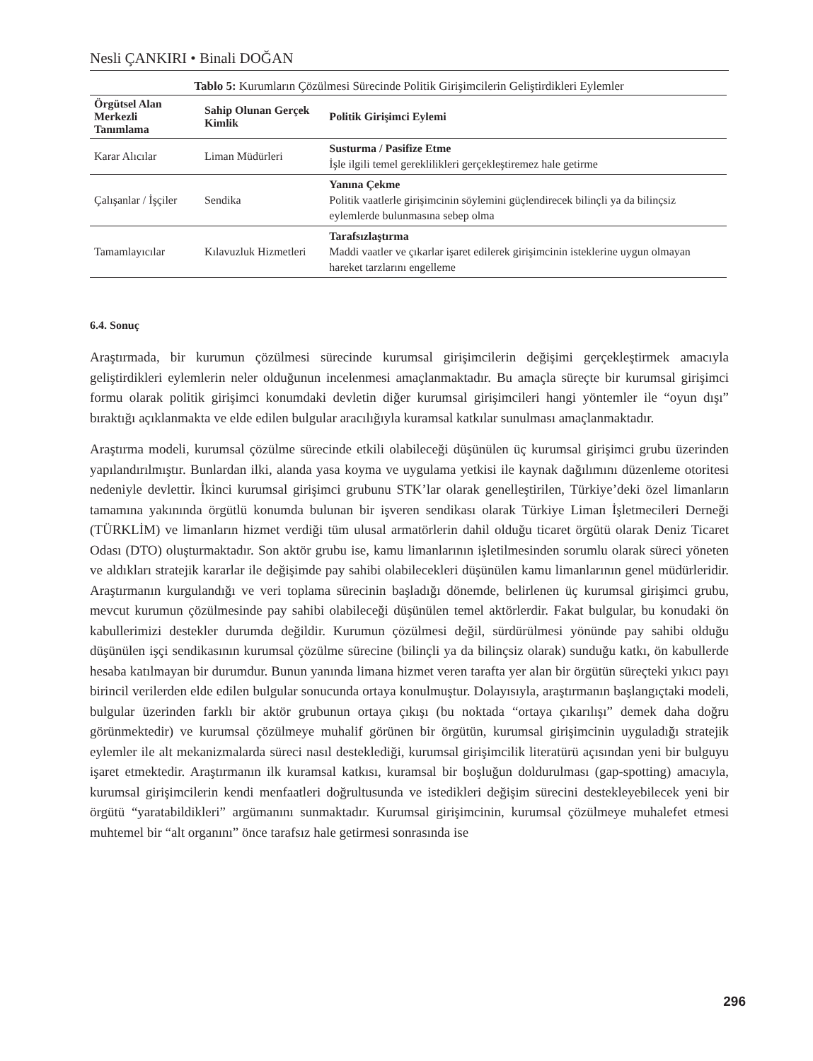Nesli ÇANKIRI • Binali DOĞAN
Tablo 5: Kurumların Çözülmesi Sürecinde Politik Girişimcilerin Geliştirdikleri Eylemler
| Örgütsel Alan Merkezli Tanımlama | Sahip Olunan Gerçek Kimlik | Politik Girişimci Eylemi |
| --- | --- | --- |
| Karar Alıcılar | Liman Müdürleri | Susturma / Pasifize Etme İşle ilgili temel gereklilikleri gerçekleştiremez hale getirme |
| Çalışanlar / İşçiler | Sendika | Yanına Çekme Politik vaatlerle girişimcinin söylemini güçlendirecek bilinçli ya da bilinçsiz eylemlerde bulunmasına sebep olma |
| Tamamlayıcılar | Kılavuzluk Hizmetleri | Tarafsızlaştırma Maddi vaatler ve çıkarlar işaret edilerek girişimcinin isteklerine uygun olmayan hareket tarzlarını engelleme |
6.4. Sonuç
Araştırmada, bir kurumun çözülmesi sürecinde kurumsal girişimcilerin değişimi gerçekleştirmek amacıyla geliştirdikleri eylemlerin neler olduğunun incelenmesi amaçlanmaktadır. Bu amaçla süreçte bir kurumsal girişimci formu olarak politik girişimci konumdaki devletin diğer kurumsal girişimcileri hangi yöntemler ile “oyun dışı” bıraktığı açıklanmakta ve elde edilen bulgular aracılığıyla kuramsal katkılar sunulması amaçlanmaktadır.
Araştırma modeli, kurumsal çözülme sürecinde etkili olabileceği düşünülen üç kurumsal girişimci grubu üzerinden yapılandırılmıştır. Bunlardan ilki, alanda yasa koyma ve uygulama yetkisi ile kaynak dağılımını düzenleme otoritesi nedeniyle devlettir. İkinci kurumsal girişimci grubunu STK’lar olarak genelleştirilen, Türkiye’deki özel limanların tamamına yakınında örgütlü konumda bulunan bir işveren sendikası olarak Türkiye Liman İşletmecileri Derneği (TÜRKLİM) ve limanların hizmet verdiği tüm ulusal armatörlerin dahil olduğu ticaret örgütü olarak Deniz Ticaret Odası (DTO) oluşturmaktadır. Son aktör grubu ise, kamu limanlarının işletilmesinden sorumlu olarak süreci yöneten ve aldıkları stratejik kararlar ile değişimde pay sahibi olabilecekleri düşünülen kamu limanlarının genel müdürleridir. Araştırmanın kurgulandığı ve veri toplama sürecinin başladığı dönemde, belirlenen üç kurumsal girişimci grubu, mevcut kurumun çözülmesinde pay sahibi olabileceği düşünülen temel aktörlerdir. Fakat bulgular, bu konudaki ön kabullerimizi destekler durumda değildir. Kurumun çözülmesi değil, sürdürülmesi yönünde pay sahibi olduğu düşünülen işçi sendikasının kurumsal çözülme sürecine (bilinçli ya da bilinçsiz olarak) sunduğu katkı, ön kabullerde hesaba katılmayan bir durumdur. Bunun yanında limana hizmet veren tarafta yer alan bir örgütün süreçteki yıkıcı payı birincil verilerden elde edilen bulgular sonucunda ortaya konulmuştur. Dolayısıyla, araştırmanın başlangıçtaki modeli, bulgular üzerinden farklı bir aktör grubunun ortaya çıkışı (bu noktada “ortaya çıkarılışı” demek daha doğru görünmektedir) ve kurumsal çözülmeye muhalif görünen bir örgütün, kurumsal girişimcinin uyguladığı stratejik eylemler ile alt mekanizmalarda süreci nasıl desteklediği, kurumsal girişimcilik literatürü açısından yeni bir bulguyu işaret etmektedir. Araştırmanın ilk kuramsal katkısı, kuramsal bir boşluğun doldurulması (gap-spotting) amacıyla, kurumsal girişimcilerin kendi menfaatleri doğrultusunda ve istedikleri değişim sürecini destekleyebilecek yeni bir örgütü “yaratabildikleri” argümanını sunmaktadır. Kurumsal girişimcinin, kurumsal çözülmeye muhalefet etmesi muhtemel bir “alt organını” önce tarafsız hale getirmesi sonrasında ise
296